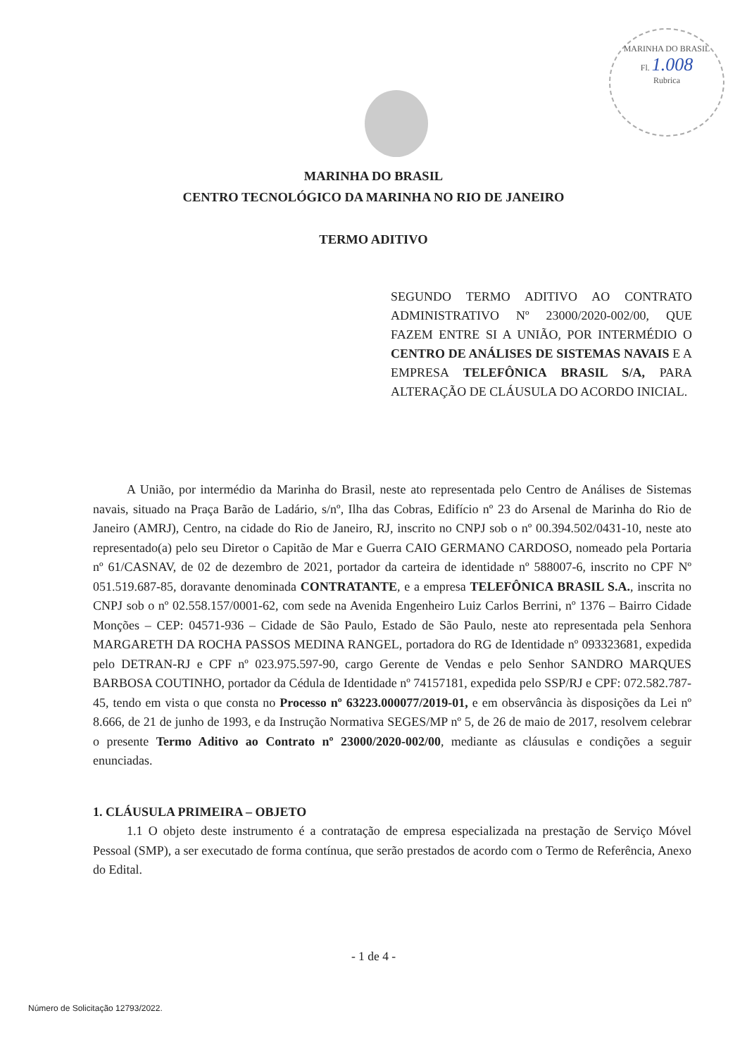MARINHA DO BRASIL
Fl. 1.008
Rubrica
MARINHA DO BRASIL
CENTRO TECNOLÓGICO DA MARINHA NO RIO DE JANEIRO
TERMO ADITIVO
SEGUNDO TERMO ADITIVO AO CONTRATO ADMINISTRATIVO Nº 23000/2020-002/00, QUE FAZEM ENTRE SI A UNIÃO, POR INTERMÉDIO O CENTRO DE ANÁLISES DE SISTEMAS NAVAIS E A EMPRESA TELEFÔNICA BRASIL S/A, PARA ALTERAÇÃO DE CLÁUSULA DO ACORDO INICIAL.
A União, por intermédio da Marinha do Brasil, neste ato representada pelo Centro de Análises de Sistemas navais, situado na Praça Barão de Ladário, s/nº, Ilha das Cobras, Edifício nº 23 do Arsenal de Marinha do Rio de Janeiro (AMRJ), Centro, na cidade do Rio de Janeiro, RJ, inscrito no CNPJ sob o nº 00.394.502/0431-10, neste ato representado(a) pelo seu Diretor o Capitão de Mar e Guerra CAIO GERMANO CARDOSO, nomeado pela Portaria nº 61/CASNAV, de 02 de dezembro de 2021, portador da carteira de identidade nº 588007-6, inscrito no CPF Nº 051.519.687-85, doravante denominada CONTRATANTE, e a empresa TELEFÔNICA BRASIL S.A., inscrita no CNPJ sob o nº 02.558.157/0001-62, com sede na Avenida Engenheiro Luiz Carlos Berrini, nº 1376 – Bairro Cidade Monções – CEP: 04571-936 – Cidade de São Paulo, Estado de São Paulo, neste ato representada pela Senhora MARGARETH DA ROCHA PASSOS MEDINA RANGEL, portadora do RG de Identidade nº 093323681, expedida pelo DETRAN-RJ e CPF nº 023.975.597-90, cargo Gerente de Vendas e pelo Senhor SANDRO MARQUES BARBOSA COUTINHO, portador da Cédula de Identidade nº 74157181, expedida pelo SSP/RJ e CPF: 072.582.787-45, tendo em vista o que consta no Processo nº 63223.000077/2019-01, e em observância às disposições da Lei nº 8.666, de 21 de junho de 1993, e da Instrução Normativa SEGES/MP nº 5, de 26 de maio de 2017, resolvem celebrar o presente Termo Aditivo ao Contrato nº 23000/2020-002/00, mediante as cláusulas e condições a seguir enunciadas.
1. CLÁUSULA PRIMEIRA – OBJETO
1.1 O objeto deste instrumento é a contratação de empresa especializada na prestação de Serviço Móvel Pessoal (SMP), a ser executado de forma contínua, que serão prestados de acordo com o Termo de Referência, Anexo do Edital.
- 1 de 4 -
Número de Solicitação 12793/2022.